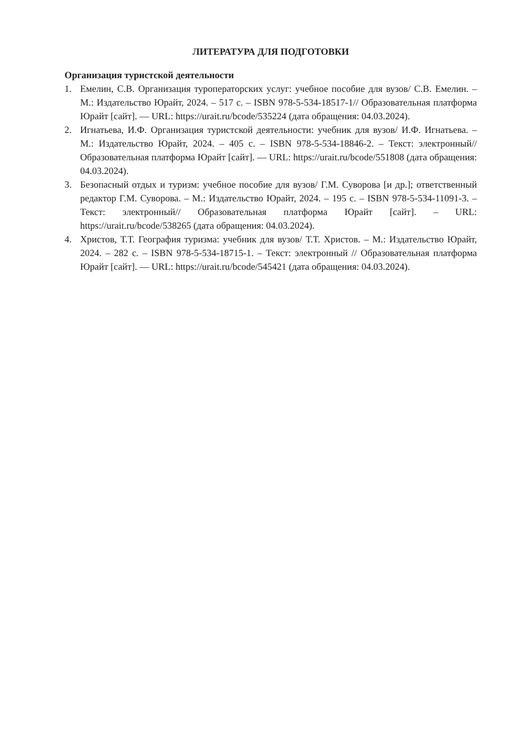ЛИТЕРАТУРА ДЛЯ ПОДГОТОВКИ
Организация туристской деятельности
1. Емелин, С.В. Организация туроператорских услуг: учебное пособие для вузов/ С.В. Емелин. – М.: Издательство Юрайт, 2024. – 517 с. – ISBN 978-5-534-18517-1// Образовательная платформа Юрайт [сайт]. — URL: https://urait.ru/bcode/535224 (дата обращения: 04.03.2024).
2. Игнатьева, И.Ф. Организация туристской деятельности: учебник для вузов/ И.Ф. Игнатьева. – М.: Издательство Юрайт, 2024. – 405 с. – ISBN 978-5-534-18846-2. – Текст: электронный// Образовательная платформа Юрайт [сайт]. — URL: https://urait.ru/bcode/551808 (дата обращения: 04.03.2024).
3. Безопасный отдых и туризм: учебное пособие для вузов/ Г.М. Суворова [и др.]; ответственный редактор Г.М. Суворова. – М.: Издательство Юрайт, 2024. – 195 с. – ISBN 978-5-534-11091-3. – Текст: электронный// Образовательная платформа Юрайт [сайт]. – URL: https://urait.ru/bcode/538265 (дата обращения: 04.03.2024).
4. Христов, Т.Т. География туризма: учебник для вузов/ Т.Т. Христов. – М.: Издательство Юрайт, 2024. – 282 с. – ISBN 978-5-534-18715-1. – Текст: электронный // Образовательная платформа Юрайт [сайт]. — URL: https://urait.ru/bcode/545421 (дата обращения: 04.03.2024).